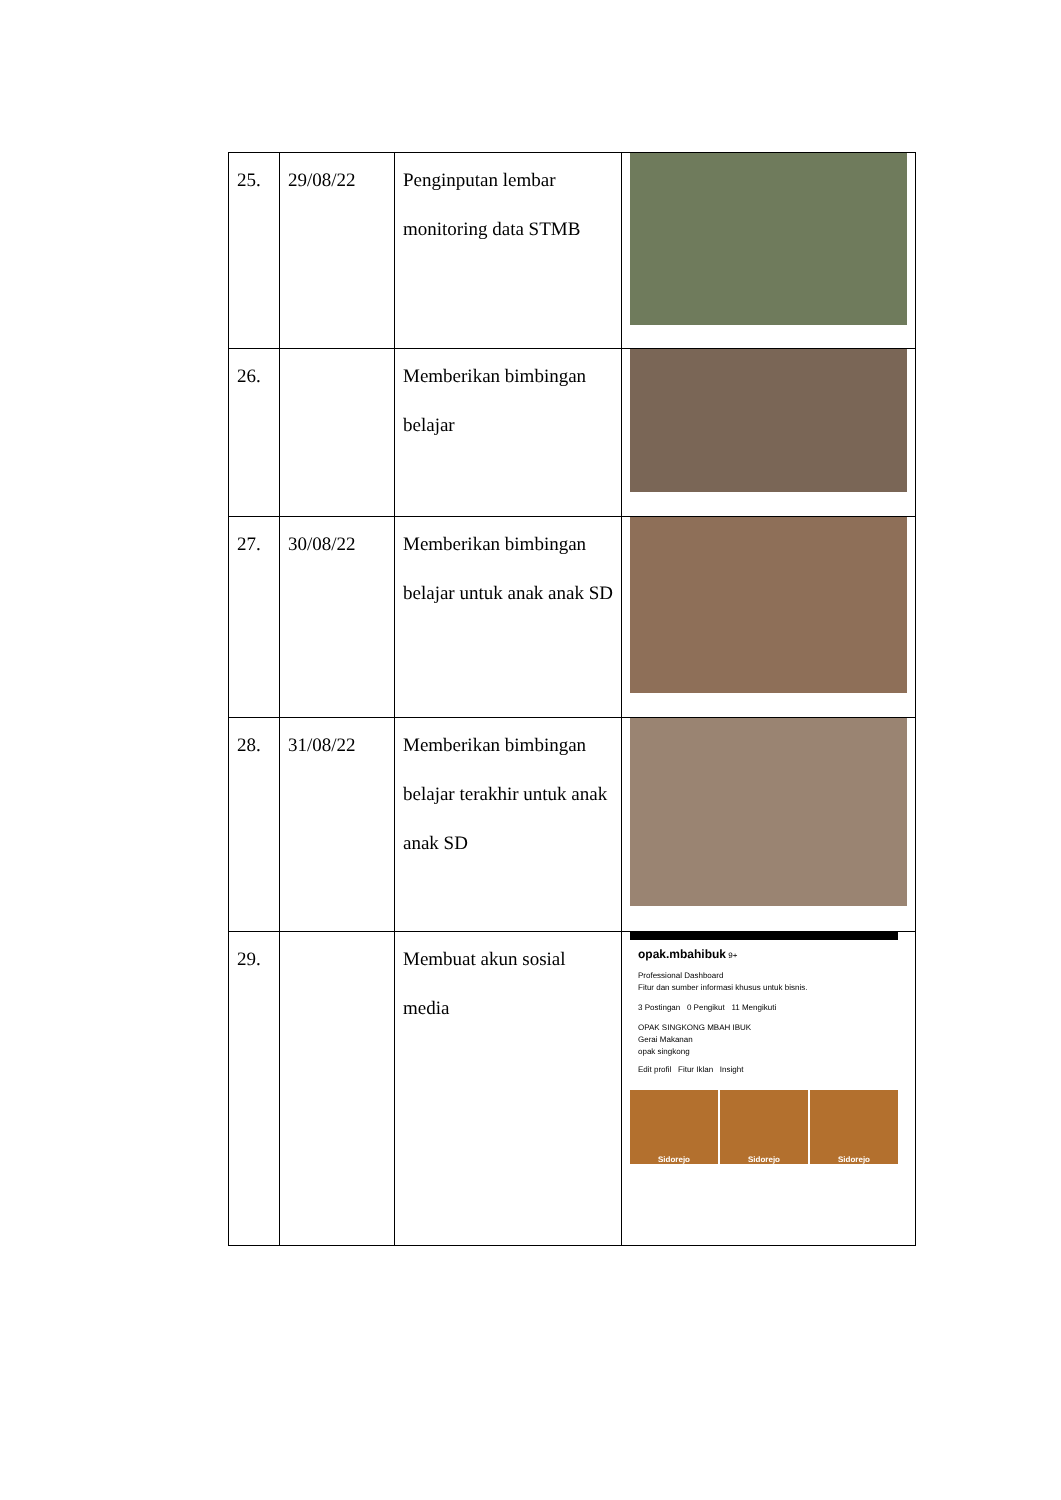| 25. | 29/08/22 | Penginputan lembar monitoring data STMB | |
| 26. | | Memberikan bimbingan belajar | |
| 27. | 30/08/22 | Memberikan bimbingan belajar untuk anak anak SD | |
| 28. | 31/08/22 | Memberikan bimbingan belajar terakhir untuk anak anak SD | |
| 29. | | Membuat akun sosial media | opak.mbahibuk 9+ Professional Dashboard Fitur dan sumber informasi khusus untuk bisnis. 3 Postingan 0 Pengikut 11 Mengikuti OPAK SINGKONG MBAH IBUK Gerai Makanan opak singkong Edit profil Fitur Iklan Insight Sidorejo Sidorejo Sidorejo |